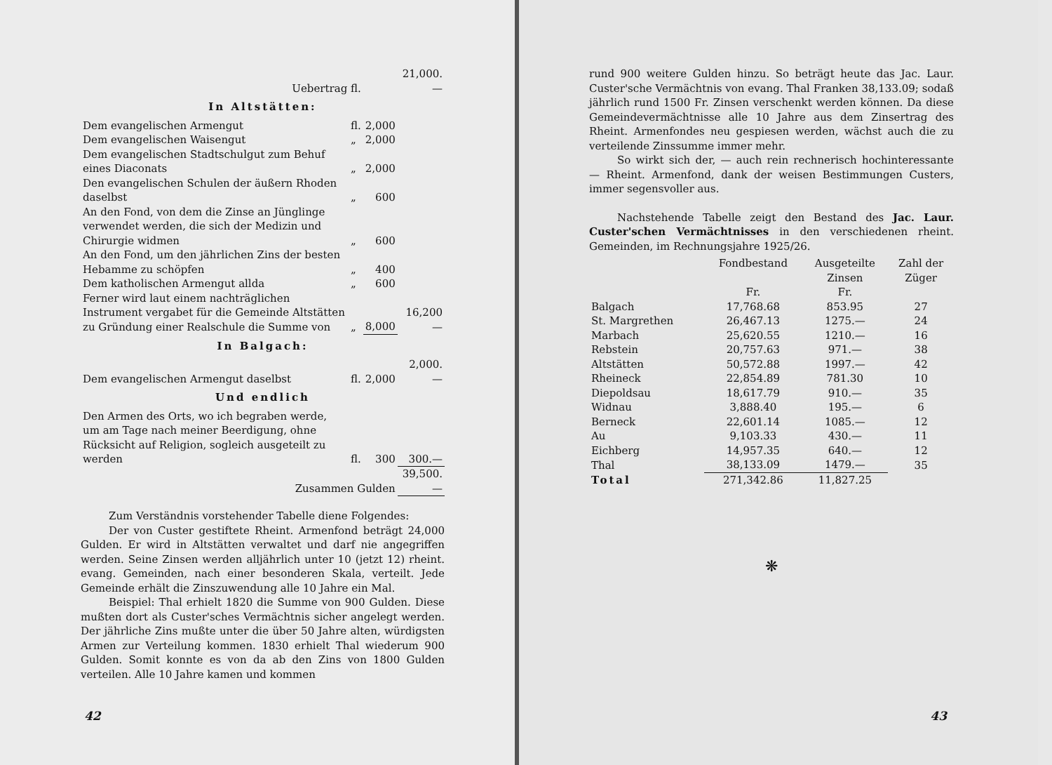| Uebertrag fl. | | | 21,000.— |
| In Altstätten: | | | |
| Dem evangelischen Armengut | fl. | 2,000 | |
| Dem evangelischen Waisengut | „ | 2,000 | |
| Dem evangelischen Stadtschulgut zum Behuf eines Diaconats | „ | 2,000 | |
| Den evangelischen Schulen der äußern Rhoden daselbst | „ | 600 | |
| An den Fond, von dem die Zinse an Jünglinge verwendet werden, die sich der Medizin und Chirurgie widmen | „ | 600 | |
| An den Fond, um den jährlichen Zins der besten Hebamme zu schöpfen | „ | 400 | |
| Dem katholischen Armengut allda | „ | 600 | |
| Ferner wird laut einem nachträglichen Instrument vergabet für die Gemeinde Altstätten zu Gründung einer Realschule die Summe von | „ | 8,000 | 16,200 — |
| In Balgach: | | | |
| Dem evangelischen Armengut daselbst | fl. | 2,000 | 2,000.— |
| Und endlich | | | |
| Den Armen des Orts, wo ich begraben werde, um am Tage nach meiner Beerdigung, ohne Rücksicht auf Religion, sogleich ausgeteilt zu werden | fl. | 300 | 300.— |
| Zusammen Gulden | | | 39,500.— |
Zum Verständnis vorstehender Tabelle diene Folgendes:
Der von Custer gestiftete Rheint. Armenfond beträgt 24,000 Gulden. Er wird in Altstätten verwaltet und darf nie angegriffen werden. Seine Zinsen werden alljährlich unter 10 (jetzt 12) rheint. evang. Gemeinden, nach einer besonderen Skala, verteilt. Jede Gemeinde erhält die Zinszuwendung alle 10 Jahre ein Mal.
Beispiel: Thal erhielt 1820 die Summe von 900 Gulden. Diese mußten dort als Custer'sches Vermächtnis sicher angelegt werden. Der jährliche Zins mußte unter die über 50 Jahre alten, würdigsten Armen zur Verteilung kommen. 1830 erhielt Thal wiederum 900 Gulden. Somit konnte es von da ab den Zins von 1800 Gulden verteilen. Alle 10 Jahre kamen und kommen
42
rund 900 weitere Gulden hinzu. So beträgt heute das Jac. Laur. Custer'sche Vermächtnis von evang. Thal Franken 38,133.09; sodaß jährlich rund 1500 Fr. Zinsen verschenkt werden können. Da diese Gemeindevermächtnisse alle 10 Jahre aus dem Zinsertrag des Rheint. Armenfondes neu gespiesen werden, wächst auch die zu verteilende Zinssumme immer mehr.
So wirkt sich der, — auch rein rechnerisch hochinteressante — Rheint. Armenfond, dank der weisen Bestimmungen Custers, immer segensvoller aus.
Nachstehende Tabelle zeigt den Bestand des Jac. Laur. Custer'schen Vermächtnisses in den verschiedenen rheint. Gemeinden, im Rechnungsjahre 1925/26.
| | Fondbestand Fr. | Ausgeteilte Zinsen Fr. | Zahl der Züger |
| --- | --- | --- | --- |
| Balgach | 17,768.68 | 853.95 | 27 |
| St. Margrethen | 26,467.13 | 1275.— | 24 |
| Marbach | 25,620.55 | 1210.— | 16 |
| Rebstein | 20,757.63 | 971.— | 38 |
| Altstätten | 50,572.88 | 1997.— | 42 |
| Rheineck | 22,854.89 | 781.30 | 10 |
| Diepoldsau | 18,617.79 | 910.— | 35 |
| Widnau | 3,888.40 | 195.— | 6 |
| Berneck | 22,601.14 | 1085.— | 12 |
| Au | 9,103.33 | 430.— | 11 |
| Eichberg | 14,957.35 | 640.— | 12 |
| Thal | 38,133.09 | 1479.— | 35 |
| Total | 271,342.86 | 11,827.25 | |
❋
43